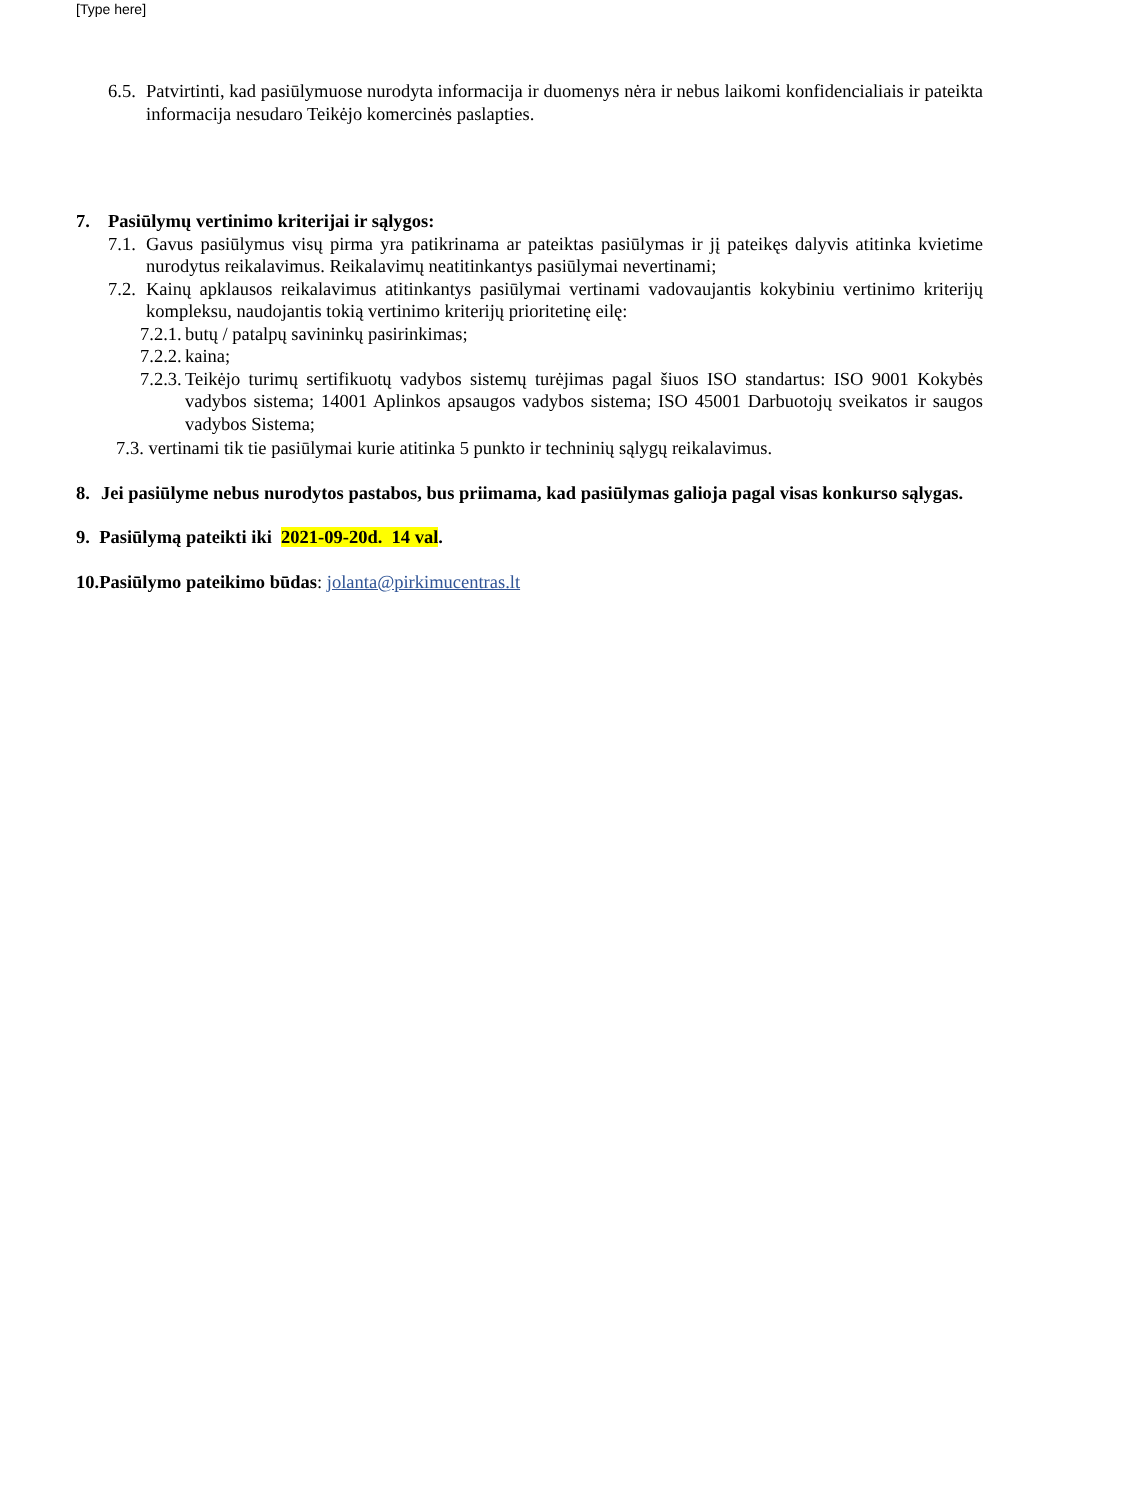[Type here]
6.5. Patvirtinti, kad pasiūlymuose nurodyta informacija ir duomenys nėra ir nebus laikomi konfidencialiais ir pateikta informacija nesudaro Teikėjo komercinės paslapties.
7. Pasiūlymų vertinimo kriterijai ir sąlygos:
7.1. Gavus pasiūlymus visų pirma yra patikrinama ar pateiktas pasiūlymas ir jį pateikęs dalyvis atitinka kvietime nurodytus reikalavimus. Reikalavimų neatitinkantys pasiūlymai nevertinami;
7.2. Kainų apklausos reikalavimus atitinkantys pasiūlymai vertinami vadovaujantis kokybiniu vertinimo kriterijų kompleksu, naudojantis tokią vertinimo kriterijų prioritetinę eilę:
7.2.1. butų / patalpų savininkų pasirinkimas;
7.2.2. kaina;
7.2.3. Teikėjo turimų sertifikuotų vadybos sistemų turėjimas pagal šiuos ISO standartus: ISO 9001 Kokybės vadybos sistema; 14001 Aplinkos apsaugos vadybos sistema; ISO 45001 Darbuotojų sveikatos ir saugos vadybos Sistema;
7.3. vertinami tik tie pasiūlymai kurie atitinka 5 punkto ir techninių sąlygų reikalavimus.
8. Jei pasiūlyme nebus nurodytos pastabos, bus priimama, kad pasiūlymas galioja pagal visas konkurso sąlygas.
9. Pasiūlymą pateikti iki 2021-09-20d. 14 val.
10.Pasiūlymo pateikimo būdas: jolanta@pirkimucentras.lt